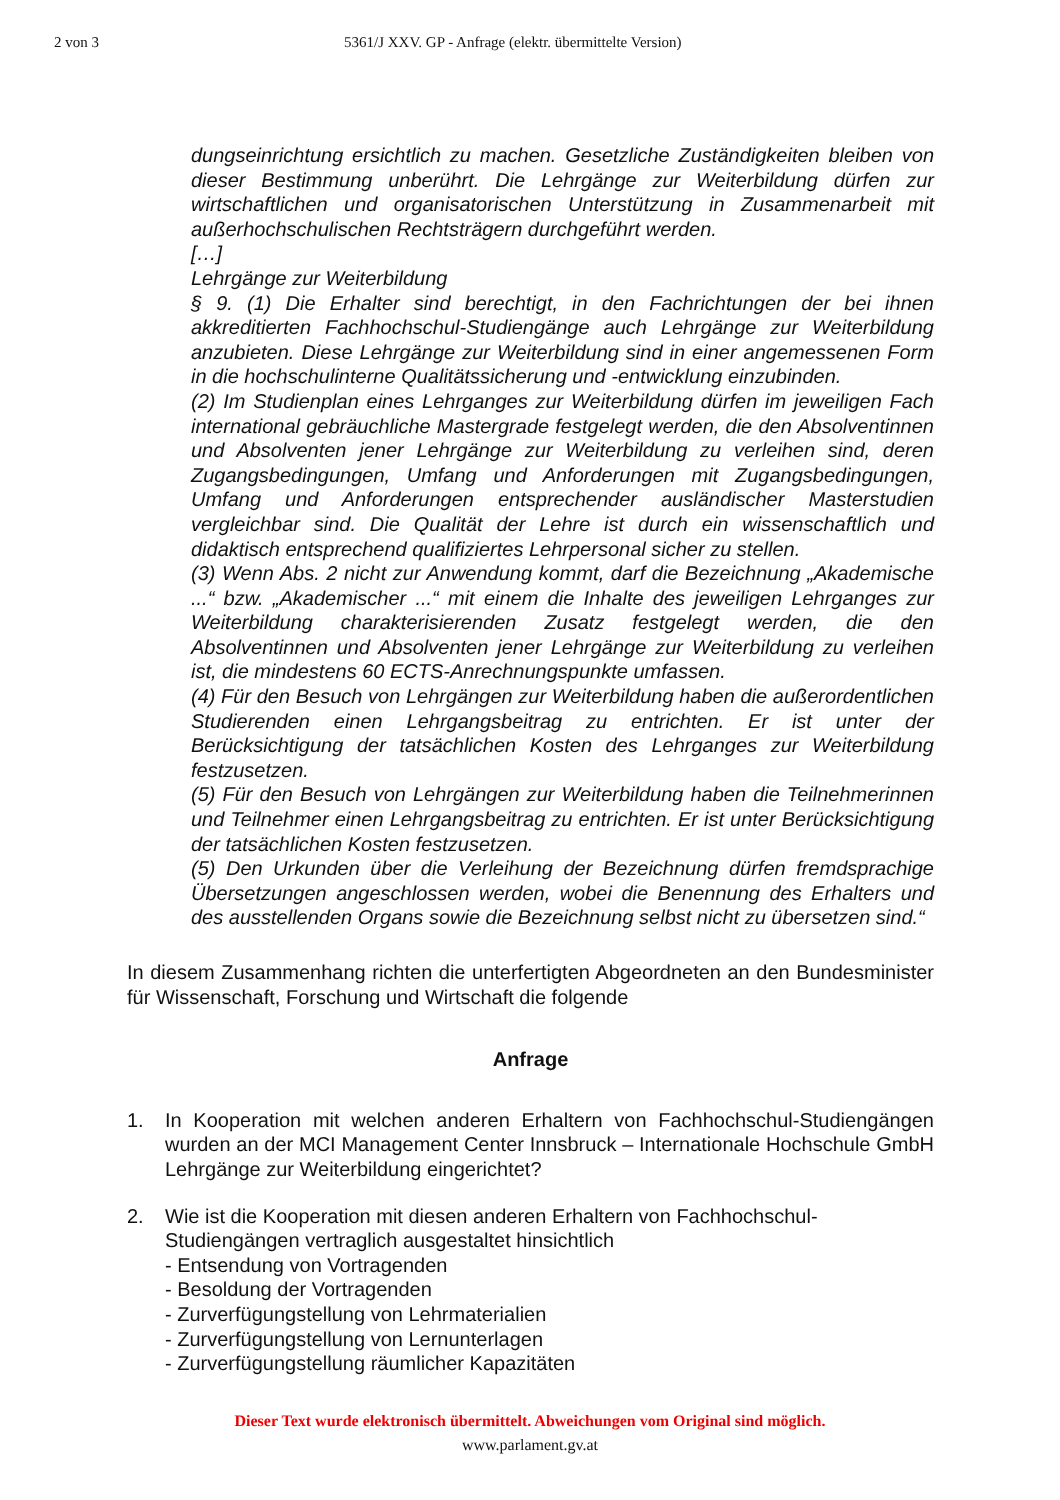2 von 3 5361/J XXV. GP - Anfrage (elektr. übermittelte Version)
dungseinrichtung ersichtlich zu machen. Gesetzliche Zuständigkeiten bleiben von dieser Bestimmung unberührt. Die Lehrgänge zur Weiterbildung dürfen zur wirtschaftlichen und organisatorischen Unterstützung in Zusammenarbeit mit außerhochschulischen Rechtsträgern durchgeführt werden.
[…]
Lehrgänge zur Weiterbildung
§ 9. (1) Die Erhalter sind berechtigt, in den Fachrichtungen der bei ihnen akkreditierten Fachhochschul-Studiengänge auch Lehrgänge zur Weiterbildung anzubieten. Diese Lehrgänge zur Weiterbildung sind in einer angemessenen Form in die hochschulinterne Qualitätssicherung und -entwicklung einzubinden.
(2) Im Studienplan eines Lehrganges zur Weiterbildung dürfen im jeweiligen Fach international gebräuchliche Mastergrade festgelegt werden, die den Absolventinnen und Absolventen jener Lehrgänge zur Weiterbildung zu verleihen sind, deren Zugangsbedingungen, Umfang und Anforderungen mit Zugangsbedingungen, Umfang und Anforderungen entsprechender ausländischer Masterstudien vergleichbar sind. Die Qualität der Lehre ist durch ein wissenschaftlich und didaktisch entsprechend qualifiziertes Lehrpersonal sicher zu stellen.
(3) Wenn Abs. 2 nicht zur Anwendung kommt, darf die Bezeichnung „Akademische ...“ bzw. „Akademischer ...“ mit einem die Inhalte des jeweiligen Lehrganges zur Weiterbildung charakterisierenden Zusatz festgelegt werden, die den Absolventinnen und Absolventen jener Lehrgänge zur Weiterbildung zu verleihen ist, die mindestens 60 ECTS-Anrechnungspunkte umfassen.
(4) Für den Besuch von Lehrgängen zur Weiterbildung haben die außerordentlichen Studierenden einen Lehrgangsbeitrag zu entrichten. Er ist unter der Berücksichtigung der tatsächlichen Kosten des Lehrganges zur Weiterbildung festzusetzen.
(5) Für den Besuch von Lehrgängen zur Weiterbildung haben die Teilnehmerinnen und Teilnehmer einen Lehrgangsbeitrag zu entrichten. Er ist unter Berücksichtigung der tatsächlichen Kosten festzusetzen.
(5) Den Urkunden über die Verleihung der Bezeichnung dürfen fremdsprachige Übersetzungen angeschlossen werden, wobei die Benennung des Erhalters und des ausstellenden Organs sowie die Bezeichnung selbst nicht zu übersetzen sind.“
In diesem Zusammenhang richten die unterfertigten Abgeordneten an den Bundesminister für Wissenschaft, Forschung und Wirtschaft die folgende
Anfrage
1. In Kooperation mit welchen anderen Erhaltern von Fachhochschul-Studiengängen wurden an der MCI Management Center Innsbruck – Internationale Hochschule GmbH Lehrgänge zur Weiterbildung eingerichtet?
2. Wie ist die Kooperation mit diesen anderen Erhaltern von Fachhochschul-Studiengängen vertraglich ausgestaltet hinsichtlich
- Entsendung von Vortragenden
- Besoldung der Vortragenden
- Zurverfügungstellung von Lehrmaterialien
- Zurverfügungstellung von Lernunterlagen
- Zurverfügungstellung räumlicher Kapazitäten
Dieser Text wurde elektronisch übermittelt. Abweichungen vom Original sind möglich.
www.parlament.gv.at